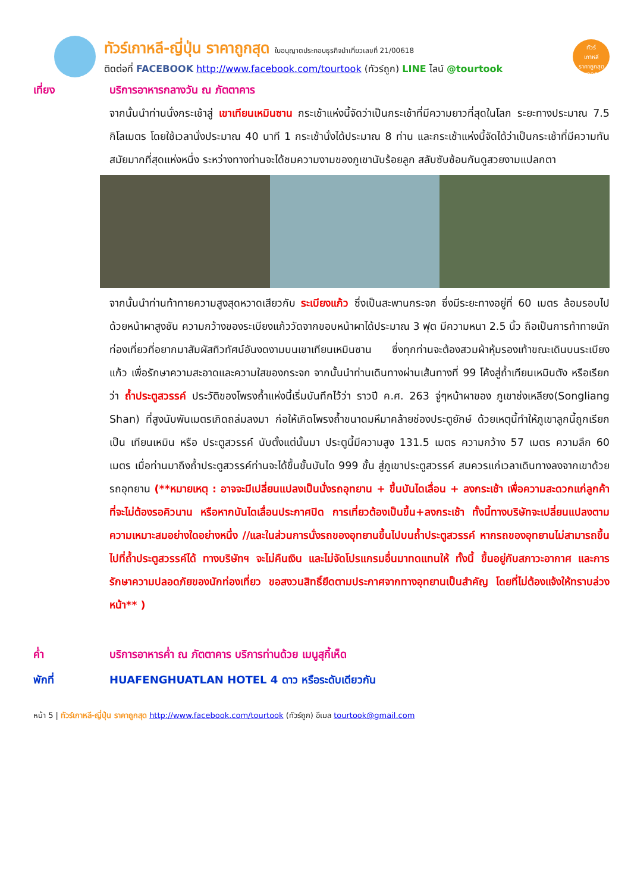ทัวร์เกาหลี-ญี่ปุ่น ราคาถูกสุด ใบอนุญาตประกอบธุรกิจนำเที่ยวเลขที่ 21/00618
ติดต่อที่ FACEBOOK http://www.facebook.com/tourtook (ทัวร์ถูก) LINE ไลน์ @tourtook
ทัวร์
เกาหลี
ราคาถูกสุด
21/00618
เที่ยง บริการอาหารกลางวัน ณ ภัตตาคาร
จากนั้นนำท่านนั่งกระเช้าสู่ เขาเทียนเหมินซาน กระเช้าแห่งนี้จัดว่าเป็นกระเช้าที่มีความยาวที่สุดในโลก ระยะทางประมาณ 7.5 กิโลเมตร โดยใช้เวลานั่งประมาณ 40 นาที 1 กระเช้านั่งได้ประมาณ 8 ท่าน และกระเช้าแห่งนี้จัดได้ว่าเป็นกระเช้าที่มีความทันสมัยมากที่สุดแห่งหนึ่ง ระหว่างทางท่านจะได้ชมความงามของภูเขานับร้อยลูก สลับซับซ้อนกันดูสวยงามแปลกตา
จากนั้นนำท่านท้าทายความสูงสุดหวาดเสียวกับ ระเบียงแก้ว ซึ่งเป็นสะพานกระจก ซึ่งมีระยะทางอยู่ที่ 60 เมตร ล้อมรอบไปด้วยหน้าผาสูงชัน ความกว้างของระเบียงแก้ววัดจากขอบหน้าผาได้ประมาณ 3 ฟุต มีความหนา 2.5 นิ้ว ถือเป็นการท้าทายนักท่องเที่ยวที่อยากมาสัมผัสทิวทัศน์อันงดงามบนเขาเทียนเหมินซาน ซึ่งทุกท่านจะต้องสวมผ้าหุ้มรองเท้าขณะเดินบนระเบียงแก้ว เพื่อรักษาความสะอาดและความใสของกระจก จากนั้นนำท่านเดินทางผ่านเส้นทางที่ 99 โค้งสู่ถ้ำเทียนเหมินตัง หรือเรียกว่า ถ้ำประตูสวรรค์ ประวัติของโพรงถ้ำแห่งนี้เริ่มบันทึกไว้ว่า ราวปี ค.ศ. 263 จู่ๆหน้าผาของ ภูเขาซ่งเหลียง(Songliang Shan) ที่สูงนับพันเมตรเกิดถล่มลงมา ก่อให้เกิดโพรงถ้ำขนาดมหึมาคล้ายช่องประตูยักษ์ ด้วยเหตุนี้ทำให้ภูเขาลูกนี้ถูกเรียกเป็น เทียนเหมิน หรือ ประตูสวรรค์ นับตั้งแต่นั้นมา ประตูนี้มีความสูง 131.5 เมตร ความกว้าง 57 เมตร ความลึก 60 เมตร เมื่อท่านมาถึงถ้ำประตูสวรรค์ท่านจะได้ขึ้นขั้นบันได 999 ขั้น สู่ภูเขาประตูสวรรค์ สมควรแก่เวลาเดินทางลงจากเขาด้วยรถอุทยาน (**หมายเหตุ : อาจจะมีเปลี่ยนแปลงเป็นนั่งรถอุทยาน + ขึ้นบันไดเลื่อน + ลงกระเช้า เพื่อความสะดวกแก่ลูกค้าที่จะไม่ต้องรอคิวนาน หรือหากบันไดเลื่อนประกาศปิด การเที่ยวต้องเป็นขึ้น+ลงกระเช้า ทั้งนี้ทางบริษัทจะเปลี่ยนแปลงตามความเหมาะสมอย่างใดอย่างหนึ่ง //และในส่วนการนั่งรถของอุทยานขึ้นไปบนถ้ำประตูสวรรค์ หากรถของอุทยานไม่สามารถขึ้นไปที่ถ้ำประตูสวรรค์ได้ ทางบริษัทฯ จะไม่คืนเงิน และไม่จัดโปรแกรมอื่นมาทดแทนให้ ทั้งนี้ ขึ้นอยู่กับสภาวะอากาศ และการรักษาความปลอดภัยของนักท่องเที่ยว ขอสงวนสิทธิ์ยึดตามประกาศจากทางอุทยานเป็นสำคัญ โดยที่ไม่ต้องแจ้งให้ทราบล่วงหน้า** )
ค่ำ บริการอาหารค่ำ ณ ภัตตาคาร บริการท่านด้วย เมนูสุกี้เห็ด
พักที่ HUAFENGHUATLAN HOTEL 4 ดาว หรือระดับเดียวกัน
หน้า 5 | ทัวร์เกาหลี-ญี่ปุ่น ราคาถูกสุด http://www.facebook.com/tourtook (ทัวร์ถูก) อีเมล tourtook@gmail.com